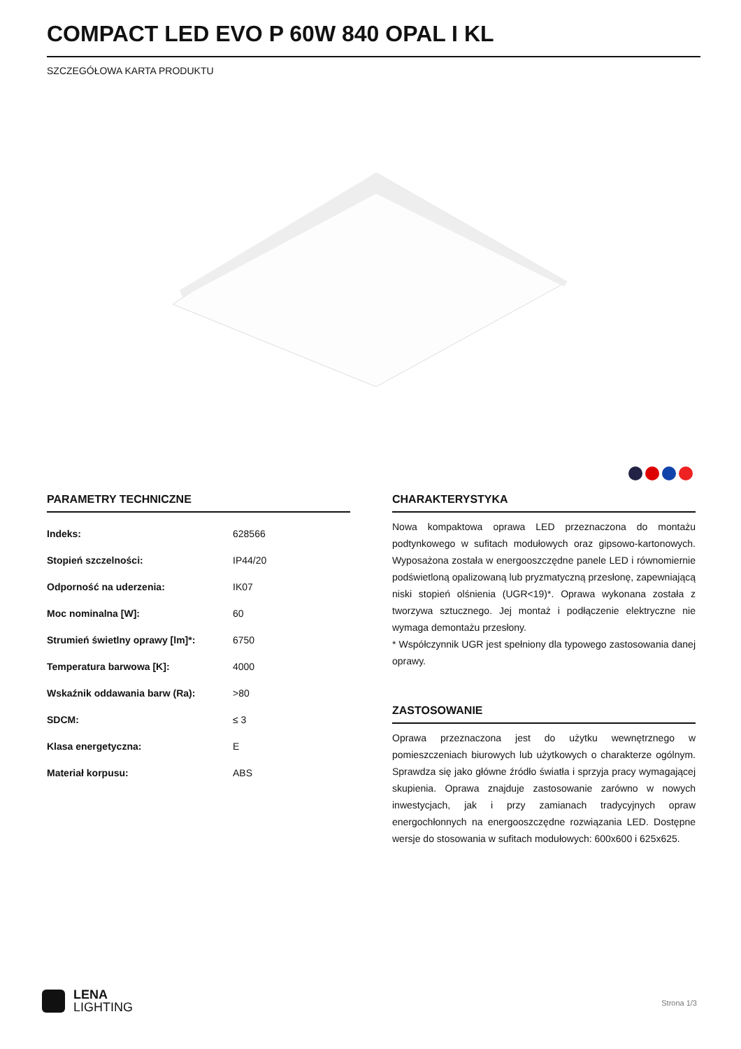COMPACT LED EVO P 60W 840 OPAL I KL
SZCZEGÓŁOWA KARTA PRODUKTU
PARAMETRY TECHNICZNE
| Indeks: | 628566 |
| Stopień szczelności: | IP44/20 |
| Odporność na uderzenia: | IK07 |
| Moc nominalna [W]: | 60 |
| Strumień świetlny oprawy [lm]*: | 6750 |
| Temperatura barwowa [K]: | 4000 |
| Wskaźnik oddawania barw (Ra): | >80 |
| SDCM: | ≤ 3 |
| Klasa energetyczna: | E |
| Materiał korpusu: | ABS |
CHARAKTERYSTYKA
Nowa kompaktowa oprawa LED przeznaczona do montażu podtynkowego w sufitach modułowych oraz gipsowo-kartonowych. Wyposażona została w energooszczędne panele LED i równomiernie podświetloną opalizowaną lub pryzmatyczną przesłonę, zapewniającą niski stopień olśnienia (UGR<19)*. Oprawa wykonana została z tworzywa sztucznego. Jej montaż i podłączenie elektryczne nie wymaga demontażu przesłony.
* Współczynnik UGR jest spełniony dla typowego zastosowania danej oprawy.
ZASTOSOWANIE
Oprawa przeznaczona jest do użytku wewnętrznego w pomieszczeniach biurowych lub użytkowych o charakterze ogólnym. Sprawdza się jako główne źródło światła i sprzyja pracy wymagającej skupienia. Oprawa znajduje zastosowanie zarówno w nowych inwestycjach, jak i przy zamianach tradycyjnych opraw energochłonnych na energooszczędne rozwiązania LED. Dostępne wersje do stosowania w sufitach modułowych: 600x600 i 625x625.
LENA
LIGHTING
Strona 1/3